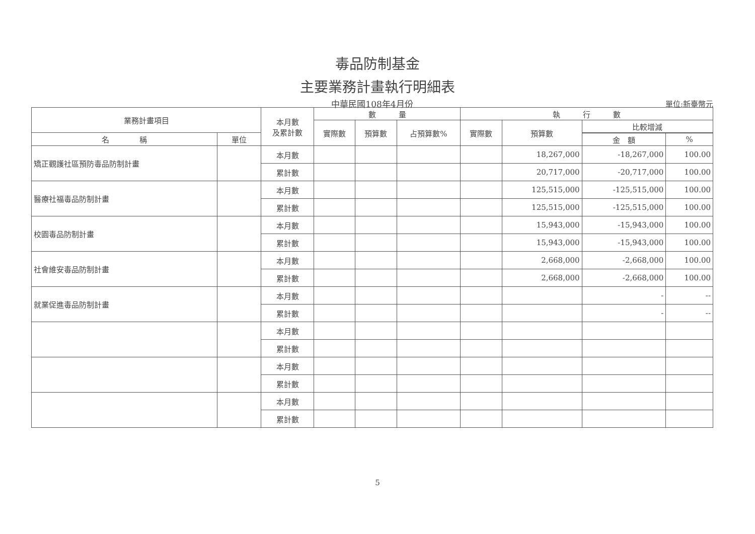毒品防制基金
主要業務計畫執行明細表
中華民國108年4月份
單位:新臺幣元
| 業務計畫項目 | | 本月數 及累計數 | 數 量 | | | 執 行 數 | | | |
| --- | --- | --- | --- | --- | --- | --- | --- | --- | --- |
| | | | 實際數 | 預算數 | 占預算數% | 實際數 | 預算數 | 比較增減 | |
| 名 稱 | 單位 | | | | | | | | |
| | | | | | | | | 金 額 | % |
| 矯正觀護社區預防毒品防制計畫 | | 本月數 | | | | | 18,267,000 | -18,267,000 | 100.00 |
| | | 累計數 | | | | | 20,717,000 | -20,717,000 | 100.00 |
| 醫療社福毒品防制計畫 | | 本月數 | | | | | 125,515,000 | -125,515,000 | 100.00 |
| | | 累計數 | | | | | 125,515,000 | -125,515,000 | 100.00 |
| 校園毒品防制計畫 | | 本月數 | | | | | 15,943,000 | -15,943,000 | 100.00 |
| | | 累計數 | | | | | 15,943,000 | -15,943,000 | 100.00 |
| 社會維安毒品防制計畫 | | 本月數 | | | | | 2,668,000 | -2,668,000 | 100.00 |
| | | 累計數 | | | | | 2,668,000 | -2,668,000 | 100.00 |
| 就業促進毒品防制計畫 | | 本月數 | | | | | | - | -- |
| | | 累計數 | | | | | | - | -- |
| | | 本月數 | | | | | | | |
| | | 累計數 | | | | | | | |
| | | 本月數 | | | | | | | |
| | | 累計數 | | | | | | | |
| | | 本月數 | | | | | | | |
| | | 累計數 | | | | | | | |
5